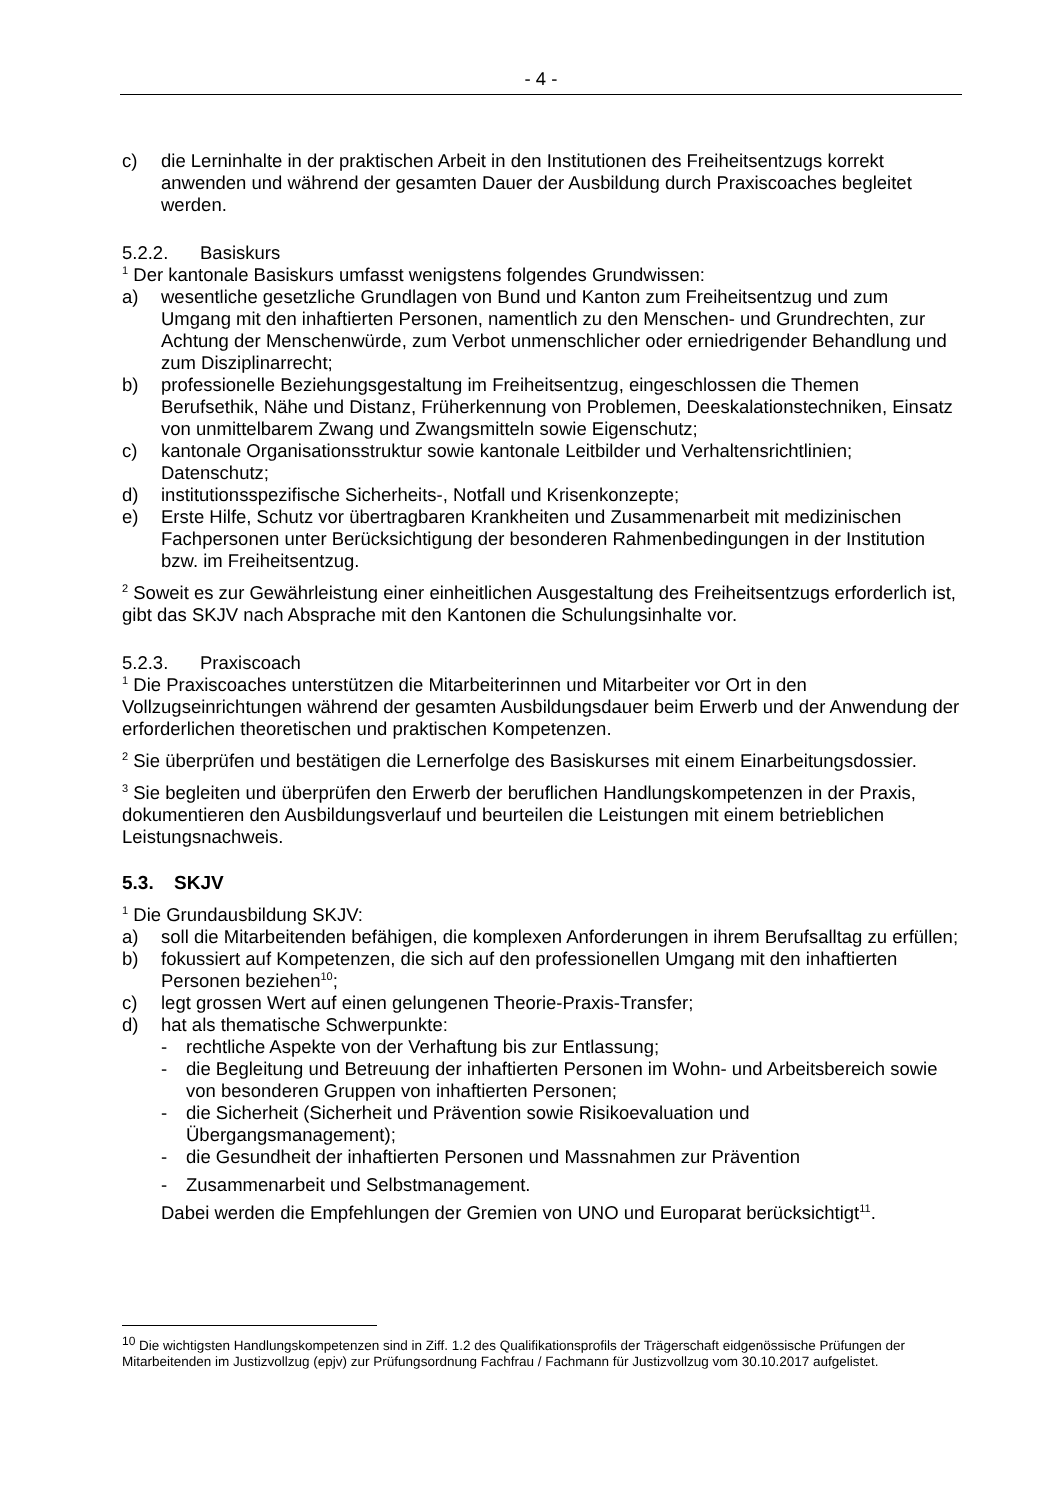- 4 -
c) die Lerninhalte in der praktischen Arbeit in den Institutionen des Freiheitsentzugs korrekt anwenden und während der gesamten Dauer der Ausbildung durch Praxiscoaches begleitet werden.
5.2.2. Basiskurs
<sup>1</sup> Der kantonale Basiskurs umfasst wenigstens folgendes Grundwissen:
a) wesentliche gesetzliche Grundlagen von Bund und Kanton zum Freiheitsentzug und zum Umgang mit den inhaftierten Personen, namentlich zu den Menschen- und Grundrechten, zur Achtung der Menschenwürde, zum Verbot unmenschlicher oder erniedrigender Behandlung und zum Disziplinarrecht;
b) professionelle Beziehungsgestaltung im Freiheitsentzug, eingeschlossen die Themen Berufsethik, Nähe und Distanz, Früherkennung von Problemen, Deeskalationstechniken, Einsatz von unmittelbarem Zwang und Zwangsmitteln sowie Eigenschutz;
c) kantonale Organisationsstruktur sowie kantonale Leitbilder und Verhaltensrichtlinien; Datenschutz;
d) institutionsspezifische Sicherheits-, Notfall und Krisenkonzepte;
e) Erste Hilfe, Schutz vor übertragbaren Krankheiten und Zusammenarbeit mit medizinischen Fachpersonen unter Berücksichtigung der besonderen Rahmenbedingungen in der Institution bzw. im Freiheitsentzug.
<sup>2</sup> Soweit es zur Gewährleistung einer einheitlichen Ausgestaltung des Freiheitsentzugs erforderlich ist, gibt das SKJV nach Absprache mit den Kantonen die Schulungsinhalte vor.
5.2.3. Praxiscoach
<sup>1</sup> Die Praxiscoaches unterstützen die Mitarbeiterinnen und Mitarbeiter vor Ort in den Vollzugseinrichtungen während der gesamten Ausbildungsdauer beim Erwerb und der Anwendung der erforderlichen theoretischen und praktischen Kompetenzen.
<sup>2</sup> Sie überprüfen und bestätigen die Lernerfolge des Basiskurses mit einem Einarbeitungsdossier.
<sup>3</sup> Sie begleiten und überprüfen den Erwerb der beruflichen Handlungskompetenzen in der Praxis, dokumentieren den Ausbildungsverlauf und beurteilen die Leistungen mit einem betrieblichen Leistungsnachweis.
5.3. SKJV
<sup>1</sup> Die Grundausbildung SKJV:
a) soll die Mitarbeitenden befähigen, die komplexen Anforderungen in ihrem Berufsalltag zu erfüllen;
b) fokussiert auf Kompetenzen, die sich auf den professionellen Umgang mit den inhaftierten Personen beziehen<sup>10</sup>;
c) legt grossen Wert auf einen gelungenen Theorie-Praxis-Transfer;
d) hat als thematische Schwerpunkte:
- rechtliche Aspekte von der Verhaftung bis zur Entlassung;
- die Begleitung und Betreuung der inhaftierten Personen im Wohn- und Arbeitsbereich sowie von besonderen Gruppen von inhaftierten Personen;
- die Sicherheit (Sicherheit und Prävention sowie Risikoevaluation und Übergangsmanagement);
- die Gesundheit der inhaftierten Personen und Massnahmen zur Prävention
- Zusammenarbeit und Selbstmanagement.
Dabei werden die Empfehlungen der Gremien von UNO und Europarat berücksichtigt<sup>11</sup>.
<sup>10</sup> Die wichtigsten Handlungskompetenzen sind in Ziff. 1.2 des Qualifikationsprofils der Trägerschaft eidgenössische Prüfungen der Mitarbeitenden im Justizvollzug (epjv) zur Prüfungsordnung Fachfrau / Fachmann für Justizvollzug vom 30.10.2017 aufgelistet.